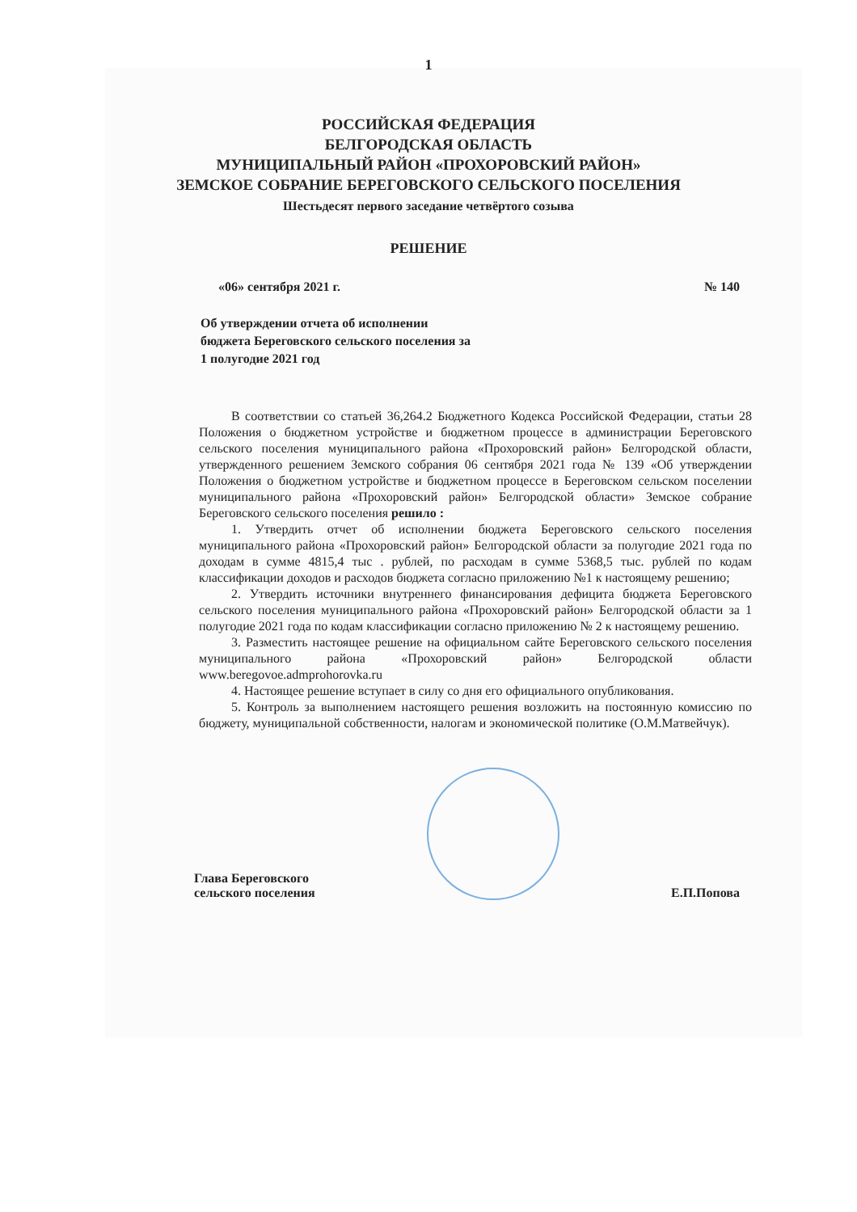1
РОССИЙСКАЯ ФЕДЕРАЦИЯ
БЕЛГОРОДСКАЯ ОБЛАСТЬ
МУНИЦИПАЛЬНЫЙ РАЙОН «ПРОХОРОВСКИЙ РАЙОН»
ЗЕМСКОЕ СОБРАНИЕ БЕРЕГОВСКОГО СЕЛЬСКОГО ПОСЕЛЕНИЯ
Шестьдесят первого заседание четвёртого созыва
РЕШЕНИЕ
«06» сентября 2021 г. № 140
Об утверждении отчета об исполнении бюджета Береговского сельского поселения за 1 полугодие 2021 год
В соответствии со статьей 36,264.2 Бюджетного Кодекса Российской Федерации, статьи 28 Положения о бюджетном устройстве и бюджетном процессе в администрации Береговского сельского поселения муниципального района «Прохоровский район» Белгородской области, утвержденного решением Земского собрания 06 сентября 2021 года № 139 «Об утверждении Положения о бюджетном устройстве и бюджетном процессе в Береговском сельском поселении муниципального района «Прохоровский район» Белгородской области» Земское собрание Береговского сельского поселения решило :
1. Утвердить отчет об исполнении бюджета Береговского сельского поселения муниципального района «Прохоровский район» Белгородской области за полугодие 2021 года по доходам в сумме 4815,4 тыс . рублей, по расходам в сумме 5368,5 тыс. рублей по кодам классификации доходов и расходов бюджета согласно приложению №1 к настоящему решению;
2. Утвердить источники внутреннего финансирования дефицита бюджета Береговского сельского поселения муниципального района «Прохоровский район» Белгородской области за 1 полугодие 2021 года по кодам классификации согласно приложению № 2 к настоящему решению.
3. Разместить настоящее решение на официальном сайте Береговского сельского поселения муниципального района «Прохоровский район» Белгородской области www.beregovoe.admprohorovka.ru
4. Настоящее решение вступает в силу со дня его официального опубликования.
5. Контроль за выполнением настоящего решения возложить на постоянную комиссию по бюджету, муниципальной собственности, налогам и экономической политике (О.М.Матвейчук).
Глава Береговского
сельского поселения
Е.П.Попова